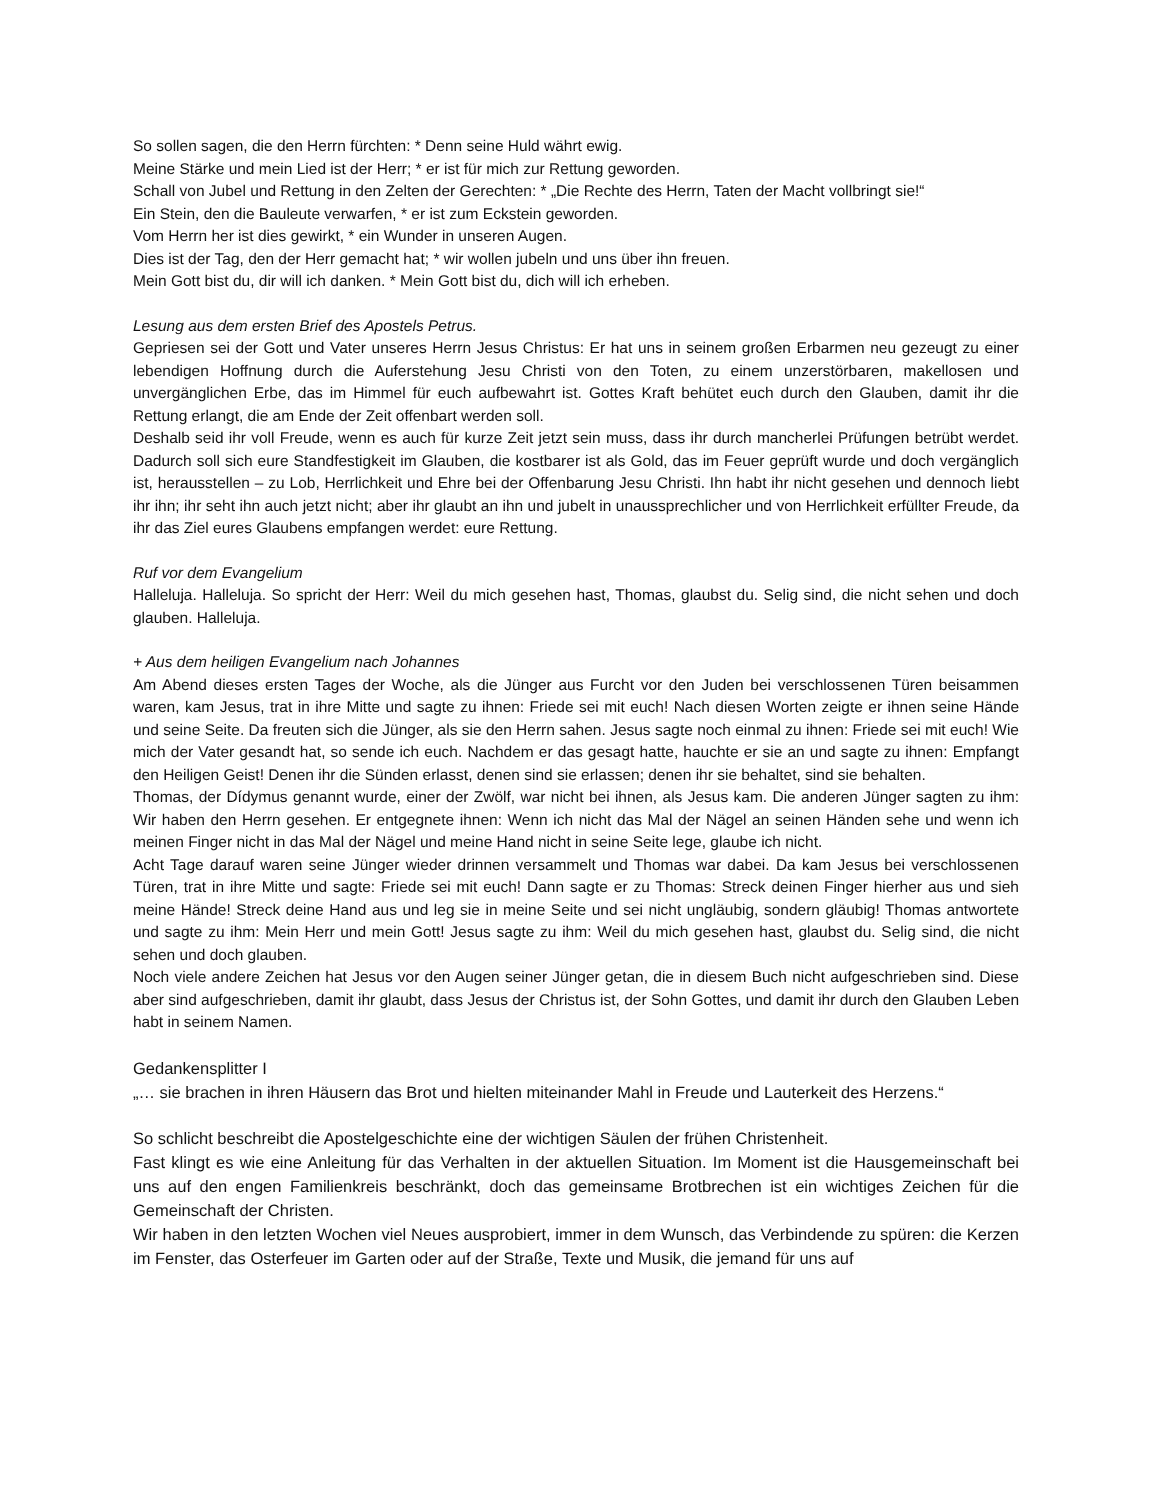So sollen sagen, die den Herrn fürchten: * Denn seine Huld währt ewig.
Meine Stärke und mein Lied ist der Herr; * er ist für mich zur Rettung geworden.
Schall von Jubel und Rettung in den Zelten der Gerechten: * „Die Rechte des Herrn, Taten der Macht vollbringt sie!“
Ein Stein, den die Bauleute verwarfen, * er ist zum Eckstein geworden.
Vom Herrn her ist dies gewirkt, * ein Wunder in unseren Augen.
Dies ist der Tag, den der Herr gemacht hat; * wir wollen jubeln und uns über ihn freuen.
Mein Gott bist du, dir will ich danken. * Mein Gott bist du, dich will ich erheben.
Lesung aus dem ersten Brief des Apostels Petrus.
Gepriesen sei der Gott und Vater unseres Herrn Jesus Christus: Er hat uns in seinem großen Erbarmen neu gezeugt zu einer lebendigen Hoffnung durch die Auferstehung Jesu Christi von den Toten, zu einem unzerstörbaren, makellosen und unvergänglichen Erbe, das im Himmel für euch aufbewahrt ist. Gottes Kraft behütet euch durch den Glauben, damit ihr die Rettung erlangt, die am Ende der Zeit offenbart werden soll.
Deshalb seid ihr voll Freude, wenn es auch für kurze Zeit jetzt sein muss, dass ihr durch mancherlei Prüfungen betrübt werdet. Dadurch soll sich eure Standfestigkeit im Glauben, die kostbarer ist als Gold, das im Feuer geprüft wurde und doch vergänglich ist, herausstellen – zu Lob, Herrlichkeit und Ehre bei der Offenbarung Jesu Christi. Ihn habt ihr nicht gesehen und dennoch liebt ihr ihn; ihr seht ihn auch jetzt nicht; aber ihr glaubt an ihn und jubelt in unaussprechlicher und von Herrlichkeit erfüllter Freude, da ihr das Ziel eures Glaubens empfangen werdet: eure Rettung.
Ruf vor dem Evangelium
Halleluja. Halleluja. So spricht der Herr: Weil du mich gesehen hast, Thomas, glaubst du. Selig sind, die nicht sehen und doch glauben. Halleluja.
+ Aus dem heiligen Evangelium nach Johannes
Am Abend dieses ersten Tages der Woche, als die Jünger aus Furcht vor den Juden bei verschlossenen Türen beisammen waren, kam Jesus, trat in ihre Mitte und sagte zu ihnen: Friede sei mit euch! Nach diesen Worten zeigte er ihnen seine Hände und seine Seite. Da freuten sich die Jünger, als sie den Herrn sahen. Jesus sagte noch einmal zu ihnen: Friede sei mit euch! Wie mich der Vater gesandt hat, so sende ich euch. Nachdem er das gesagt hatte, hauchte er sie an und sagte zu ihnen: Empfangt den Heiligen Geist! Denen ihr die Sünden erlasst, denen sind sie erlassen; denen ihr sie behaltet, sind sie behalten.
Thomas, der Dídymus genannt wurde, einer der Zwölf, war nicht bei ihnen, als Jesus kam. Die anderen Jünger sagten zu ihm: Wir haben den Herrn gesehen. Er entgegnete ihnen: Wenn ich nicht das Mal der Nägel an seinen Händen sehe und wenn ich meinen Finger nicht in das Mal der Nägel und meine Hand nicht in seine Seite lege, glaube ich nicht.
Acht Tage darauf waren seine Jünger wieder drinnen versammelt und Thomas war dabei. Da kam Jesus bei verschlossenen Türen, trat in ihre Mitte und sagte: Friede sei mit euch! Dann sagte er zu Thomas: Streck deinen Finger hierher aus und sieh meine Hände! Streck deine Hand aus und leg sie in meine Seite und sei nicht ungläubig, sondern gläubig! Thomas antwortete und sagte zu ihm: Mein Herr und mein Gott! Jesus sagte zu ihm: Weil du mich gesehen hast, glaubst du. Selig sind, die nicht sehen und doch glauben.
Noch viele andere Zeichen hat Jesus vor den Augen seiner Jünger getan, die in diesem Buch nicht aufgeschrieben sind. Diese aber sind aufgeschrieben, damit ihr glaubt, dass Jesus der Christus ist, der Sohn Gottes, und damit ihr durch den Glauben Leben habt in seinem Namen.
Gedankensplitter I
„… sie brachen in ihren Häusern das Brot und hielten miteinander Mahl in Freude und Lauterkeit des Herzens.“
So schlicht beschreibt die Apostelgeschichte eine der wichtigen Säulen der frühen Christenheit.
Fast klingt es wie eine Anleitung für das Verhalten in der aktuellen Situation. Im Moment ist die Hausgemeinschaft bei uns auf den engen Familienkreis beschränkt, doch das gemeinsame Brotbrechen ist ein wichtiges Zeichen für die Gemeinschaft der Christen.
Wir haben in den letzten Wochen viel Neues ausprobiert, immer in dem Wunsch, das Verbindende zu spüren: die Kerzen im Fenster, das Osterfeuer im Garten oder auf der Straße, Texte und Musik, die jemand für uns auf